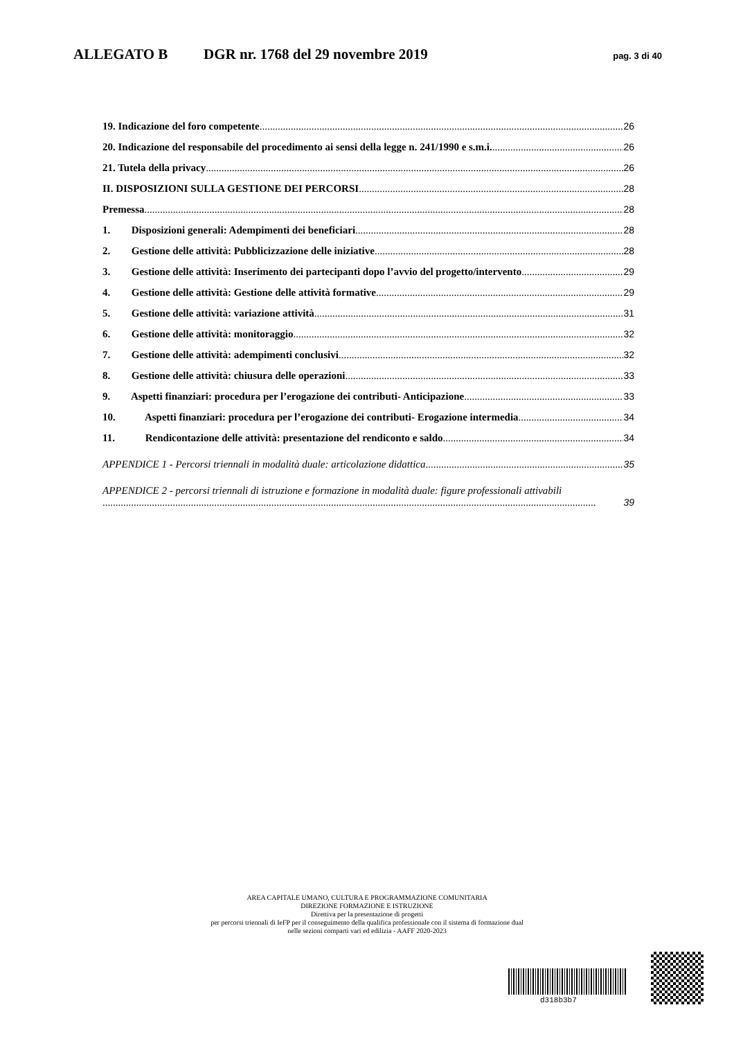ALLEGATO B DGR nr. 1768 del 29 novembre 2019 pag. 3 di 40
19. Indicazione del foro competente 26
20. Indicazione del responsabile del procedimento ai sensi della legge n. 241/1990 e s.m.i. 26
21. Tutela della privacy 26
II. DISPOSIZIONI SULLA GESTIONE DEI PERCORSI 28
Premessa 28
1. Disposizioni generali: Adempimenti dei beneficiari 28
2. Gestione delle attività: Pubblicizzazione delle iniziative 28
3. Gestione delle attività: Inserimento dei partecipanti dopo l’avvio del progetto/intervento 29
4. Gestione delle attività: Gestione delle attività formative 29
5. Gestione delle attività: variazione attività 31
6. Gestione delle attività: monitoraggio 32
7. Gestione delle attività: adempimenti conclusivi 32
8. Gestione delle attività: chiusura delle operazioni 33
9. Aspetti finanziari: procedura per l’erogazione dei contributi- Anticipazione 33
10. Aspetti finanziari: procedura per l’erogazione dei contributi- Erogazione intermedia 34
11. Rendicontazione delle attività: presentazione del rendiconto e saldo 34
APPENDICE 1 - Percorsi triennali in modalità duale: articolazione didattica 35
APPENDICE 2 - percorsi triennali di istruzione e formazione in modalità duale: figure professionali attivabili
39
AREA CAPITALE UMANO, CULTURA E PROGRAMMAZIONE COMUNITARIA
DIREZIONE FORMAZIONE E ISTRUZIONE
Direttiva per la presentazione di progetti
per percorsi triennali di IeFP per il conseguimento della qualifica professionale con il sistema di formazione dual
nelle sezioni comparti vari ed edilizia - AAFF 2020-2023
d318b3b7